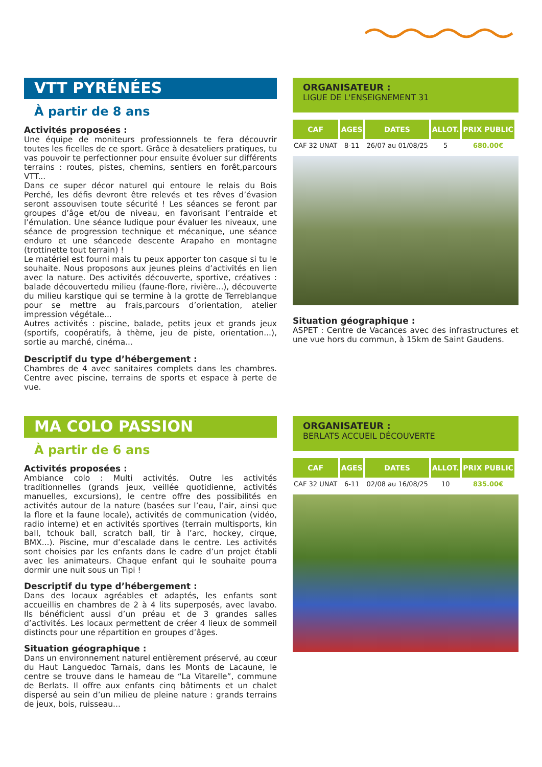VTT PYRÉNÉES
À partir de 8 ans
Activités proposées :
Une équipe de moniteurs professionnels te fera découvrir toutes les ficelles de ce sport. Grâce à desateliers pratiques, tu vas pouvoir te perfectionner pour ensuite évoluer sur différents terrains : routes, pistes, chemins, sentiers en forêt,parcours VTT...
Dans ce super décor naturel qui entoure le relais du Bois Perché, les défis devront être relevés et tes rêves d’évasion seront assouvisen toute sécurité ! Les séances se feront par groupes d’âge et/ou de niveau, en favorisant l’entraide et l’émulation. Une séance ludique pour évaluer les niveaux, une séance de progression technique et mécanique, une séance enduro et une séancede descente Arapaho en montagne (trottinette tout terrain) !
Le matériel est fourni mais tu peux apporter ton casque si tu le souhaite. Nous proposons aux jeunes pleins d’activités en lien avec la nature. Des activités découverte, sportive, créatives : balade découvertedu milieu (faune-flore, rivière...), découverte du milieu karstique qui se termine à la grotte de Terreblanque pour se mettre au frais,parcours d’orientation, atelier impression végétale...
Autres activités : piscine, balade, petits jeux et grands jeux (sportifs, coopératifs, à thème, jeu de piste, orientation...), sortie au marché, cinéma...
Descriptif du type d’hébergement :
Chambres de 4 avec sanitaires complets dans les chambres. Centre avec piscine, terrains de sports et espace à perte de vue.
ORGANISATEUR :
LIGUE DE L'ENSEIGNEMENT 31
| CAF | AGES | DATES | ALLOT. | PRIX PUBLIC |
| --- | --- | --- | --- | --- |
| CAF 32 UNAT | 8-11 | 26/07 au 01/08/25 | 5 | 680.00€ |
Situation géographique :
ASPET : Centre de Vacances avec des infrastructures et une vue hors du commun, à 15km de Saint Gaudens.
MA COLO PASSION
À partir de 6 ans
Activités proposées :
Ambiance colo : Multi activités. Outre les activités traditionnelles (grands jeux, veillée quotidienne, activités manuelles, excursions), le centre offre des possibilités en activités autour de la nature (basées sur l’eau, l’air, ainsi que la flore et la faune locale), activités de communication (vidéo, radio interne) et en activités sportives (terrain multisports, kin ball, tchouk ball, scratch ball, tir à l’arc, hockey, cirque, BMX...). Piscine, mur d’escalade dans le centre. Les activités sont choisies par les enfants dans le cadre d’un projet établi avec les animateurs. Chaque enfant qui le souhaite pourra dormir une nuit sous un Tipi !
Descriptif du type d’hébergement :
Dans des locaux agréables et adaptés, les enfants sont accueillis en chambres de 2 à 4 lits superposés, avec lavabo. Ils bénéficient aussi d’un préau et de 3 grandes salles d’activités. Les locaux permettent de créer 4 lieux de sommeil distincts pour une répartition en groupes d’âges.
Situation géographique :
Dans un environnement naturel entièrement préservé, au cœur du Haut Languedoc Tarnais, dans les Monts de Lacaune, le centre se trouve dans le hameau de “La Vitarelle”, commune de Berlats. Il offre aux enfants cinq bâtiments et un chalet dispersé au sein d’un milieu de pleine nature : grands terrains de jeux, bois, ruisseau...
ORGANISATEUR :
BERLATS ACCUEIL DÉCOUVERTE
| CAF | AGES | DATES | ALLOT. | PRIX PUBLIC |
| --- | --- | --- | --- | --- |
| CAF 32 UNAT | 6-11 | 02/08 au 16/08/25 | 10 | 835.00€ |